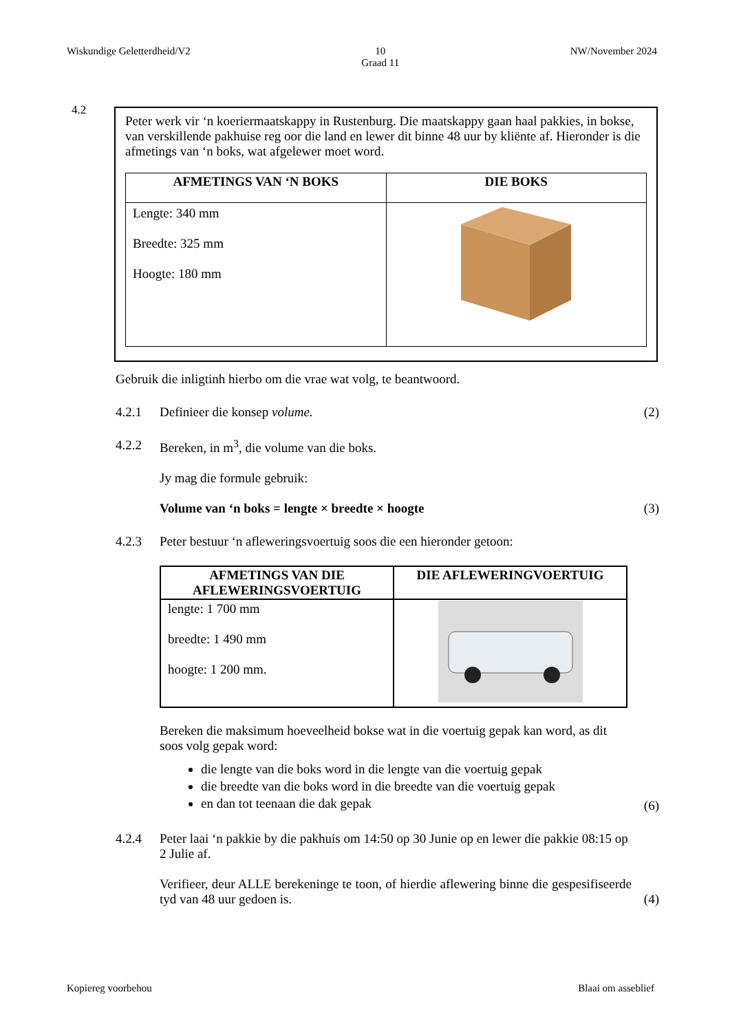Wiskundige Geletterdheid/V2 10
Graad 11 NW/November 2024
4.2
Peter werk vir ‘n koeriermaatskappy in Rustenburg. Die maatskappy gaan haal pakkies, in bokse, van verskillende pakhuise reg oor die land en lewer dit binne 48 uur by kliënte af. Hieronder is die afmetings van ‘n boks, wat afgelewer moet word.
| AFMETINGS VAN ‘N BOKS | DIE BOKS |
| --- | --- |
| Lengte: 340 mm Breedte: 325 mm Hoogte: 180 mm | |
Gebruik die inligtinh hierbo om die vrae wat volg, te beantwoord.
4.2.1 Definieer die konsep volume. (2)
4.2.2 Bereken, in m<sup>3</sup>, die volume van die boks.
Jy mag die formule gebruik:
Volume van ‘n boks = lengte × breedte × hoogte (3)
4.2.3 Peter bestuur ‘n afleweringsvoertuig soos die een hieronder getoon:
| AFMETINGS VAN DIE AFLEWERINGSVOERTUIG | DIE AFLEWERINGVOERTUIG |
| --- | --- |
| lengte: 1 700 mm breedte: 1 490 mm hoogte: 1 200 mm. | |
Bereken die maksimum hoeveelheid bokse wat in die voertuig gepak kan word, as dit soos volg gepak word:
die lengte van die boks word in die lengte van die voertuig gepak
die breedte van die boks word in die breedte van die voertuig gepak
en dan tot teenaan die dak gepak
(6)
4.2.4 Peter laai ‘n pakkie by die pakhuis om 14:50 op 30 Junie op en lewer die pakkie 08:15 op 2 Julie af.
Verifieer, deur ALLE berekeninge te toon, of hierdie aflewering binne die gespesifiseerde tyd van 48 uur gedoen is. (4)
Kopiereg voorbehou Blaai om asseblief